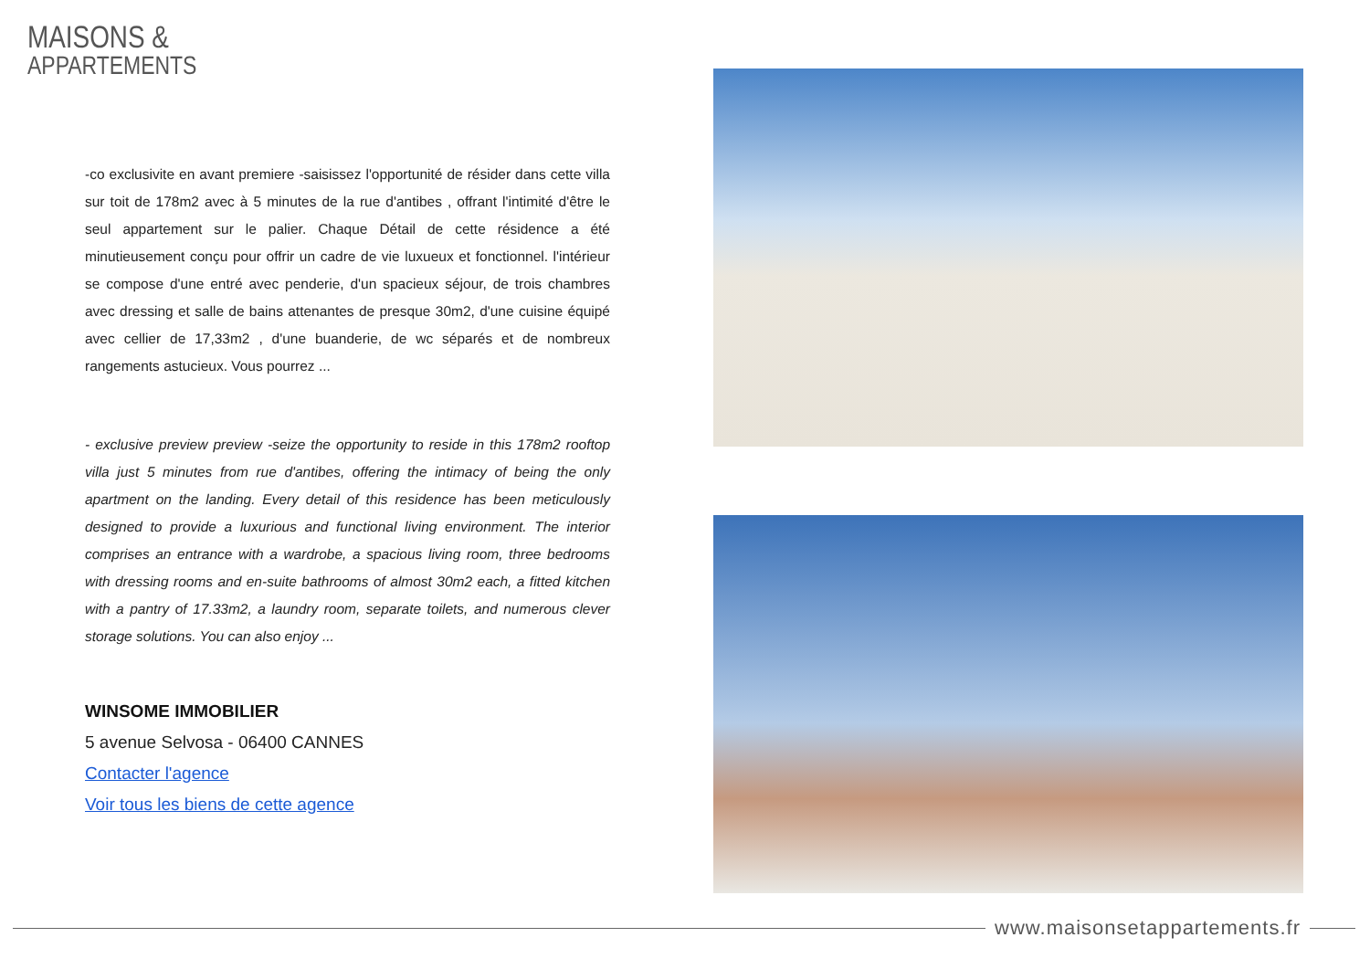MAISONS &
APPARTEMENTS
-co exclusivite en avant premiere -saisissez l'opportunité de résider dans cette villa sur toit de 178m2 avec à 5 minutes de la rue d'antibes , offrant l'intimité d'être le seul appartement sur le palier. Chaque Détail de cette résidence a été minutieusement conçu pour offrir un cadre de vie luxueux et fonctionnel. l'intérieur se compose d'une entré avec penderie, d'un spacieux séjour, de trois chambres avec dressing et salle de bains attenantes de presque 30m2, d'une cuisine équipé avec cellier de 17,33m2 , d'une buanderie, de wc séparés et de nombreux rangements astucieux. Vous pourrez ...
- exclusive preview preview -seize the opportunity to reside in this 178m2 rooftop villa just 5 minutes from rue d'antibes, offering the intimacy of being the only apartment on the landing. Every detail of this residence has been meticulously designed to provide a luxurious and functional living environment. The interior comprises an entrance with a wardrobe, a spacious living room, three bedrooms with dressing rooms and en-suite bathrooms of almost 30m2 each, a fitted kitchen with a pantry of 17.33m2, a laundry room, separate toilets, and numerous clever storage solutions. You can also enjoy ...
WINSOME IMMOBILIER
5 avenue Selvosa - 06400 CANNES
Contacter l'agence
Voir tous les biens de cette agence
www.maisonsetappartements.fr